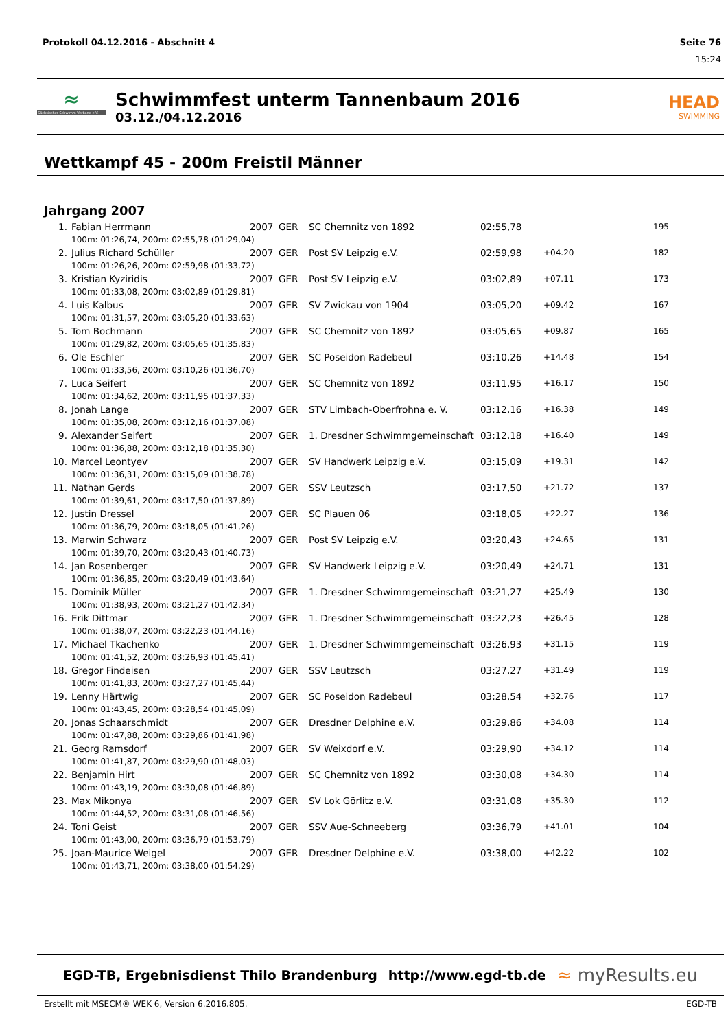Protokoll 04.12.2016 - Abschnitt 4 Seite 76
15:24
≈
Sächsischer Schwimm-Verband e.V.
Schwimmfest unterm Tannenbaum 2016
03.12./04.12.2016
HEAD
SWIMMING
Wettkampf 45 - 200m Freistil Männer
Jahrgang 2007
| 1. | Fabian Herrmann | 2007 | GER | SC Chemnitz von 1892 | 02:55,78 | | 195 |
| | 100m: 01:26,74, 200m: 02:55,78 (01:29,04) | | | | | | |
| 2. | Julius Richard Schüller | 2007 | GER | Post SV Leipzig e.V. | 02:59,98 | +04.20 | 182 |
| | 100m: 01:26,26, 200m: 02:59,98 (01:33,72) | | | | | | |
| 3. | Kristian Kyziridis | 2007 | GER | Post SV Leipzig e.V. | 03:02,89 | +07.11 | 173 |
| | 100m: 01:33,08, 200m: 03:02,89 (01:29,81) | | | | | | |
| 4. | Luis Kalbus | 2007 | GER | SV Zwickau von 1904 | 03:05,20 | +09.42 | 167 |
| | 100m: 01:31,57, 200m: 03:05,20 (01:33,63) | | | | | | |
| 5. | Tom Bochmann | 2007 | GER | SC Chemnitz von 1892 | 03:05,65 | +09.87 | 165 |
| | 100m: 01:29,82, 200m: 03:05,65 (01:35,83) | | | | | | |
| 6. | Ole Eschler | 2007 | GER | SC Poseidon Radebeul | 03:10,26 | +14.48 | 154 |
| | 100m: 01:33,56, 200m: 03:10,26 (01:36,70) | | | | | | |
| 7. | Luca Seifert | 2007 | GER | SC Chemnitz von 1892 | 03:11,95 | +16.17 | 150 |
| | 100m: 01:34,62, 200m: 03:11,95 (01:37,33) | | | | | | |
| 8. | Jonah Lange | 2007 | GER | STV Limbach-Oberfrohna e. V. | 03:12,16 | +16.38 | 149 |
| | 100m: 01:35,08, 200m: 03:12,16 (01:37,08) | | | | | | |
| 9. | Alexander Seifert | 2007 | GER | 1. Dresdner Schwimmgemeinschaft | 03:12,18 | +16.40 | 149 |
| | 100m: 01:36,88, 200m: 03:12,18 (01:35,30) | | | | | | |
| 10. | Marcel Leontyev | 2007 | GER | SV Handwerk Leipzig e.V. | 03:15,09 | +19.31 | 142 |
| | 100m: 01:36,31, 200m: 03:15,09 (01:38,78) | | | | | | |
| 11. | Nathan Gerds | 2007 | GER | SSV Leutzsch | 03:17,50 | +21.72 | 137 |
| | 100m: 01:39,61, 200m: 03:17,50 (01:37,89) | | | | | | |
| 12. | Justin Dressel | 2007 | GER | SC Plauen 06 | 03:18,05 | +22.27 | 136 |
| | 100m: 01:36,79, 200m: 03:18,05 (01:41,26) | | | | | | |
| 13. | Marwin Schwarz | 2007 | GER | Post SV Leipzig e.V. | 03:20,43 | +24.65 | 131 |
| | 100m: 01:39,70, 200m: 03:20,43 (01:40,73) | | | | | | |
| 14. | Jan Rosenberger | 2007 | GER | SV Handwerk Leipzig e.V. | 03:20,49 | +24.71 | 131 |
| | 100m: 01:36,85, 200m: 03:20,49 (01:43,64) | | | | | | |
| 15. | Dominik Müller | 2007 | GER | 1. Dresdner Schwimmgemeinschaft | 03:21,27 | +25.49 | 130 |
| | 100m: 01:38,93, 200m: 03:21,27 (01:42,34) | | | | | | |
| 16. | Erik Dittmar | 2007 | GER | 1. Dresdner Schwimmgemeinschaft | 03:22,23 | +26.45 | 128 |
| | 100m: 01:38,07, 200m: 03:22,23 (01:44,16) | | | | | | |
| 17. | Michael Tkachenko | 2007 | GER | 1. Dresdner Schwimmgemeinschaft | 03:26,93 | +31.15 | 119 |
| | 100m: 01:41,52, 200m: 03:26,93 (01:45,41) | | | | | | |
| 18. | Gregor Findeisen | 2007 | GER | SSV Leutzsch | 03:27,27 | +31.49 | 119 |
| | 100m: 01:41,83, 200m: 03:27,27 (01:45,44) | | | | | | |
| 19. | Lenny Härtwig | 2007 | GER | SC Poseidon Radebeul | 03:28,54 | +32.76 | 117 |
| | 100m: 01:43,45, 200m: 03:28,54 (01:45,09) | | | | | | |
| 20. | Jonas Schaarschmidt | 2007 | GER | Dresdner Delphine e.V. | 03:29,86 | +34.08 | 114 |
| | 100m: 01:47,88, 200m: 03:29,86 (01:41,98) | | | | | | |
| 21. | Georg Ramsdorf | 2007 | GER | SV Weixdorf e.V. | 03:29,90 | +34.12 | 114 |
| | 100m: 01:41,87, 200m: 03:29,90 (01:48,03) | | | | | | |
| 22. | Benjamin Hirt | 2007 | GER | SC Chemnitz von 1892 | 03:30,08 | +34.30 | 114 |
| | 100m: 01:43,19, 200m: 03:30,08 (01:46,89) | | | | | | |
| 23. | Max Mikonya | 2007 | GER | SV Lok Görlitz e.V. | 03:31,08 | +35.30 | 112 |
| | 100m: 01:44,52, 200m: 03:31,08 (01:46,56) | | | | | | |
| 24. | Toni Geist | 2007 | GER | SSV Aue-Schneeberg | 03:36,79 | +41.01 | 104 |
| | 100m: 01:43,00, 200m: 03:36,79 (01:53,79) | | | | | | |
| 25. | Joan-Maurice Weigel | 2007 | GER | Dresdner Delphine e.V. | 03:38,00 | +42.22 | 102 |
| | 100m: 01:43,71, 200m: 03:38,00 (01:54,29) | | | | | | |
EGD-TB, Ergebnisdienst Thilo Brandenburg http://www.egd-tb.de ≈ myResults.eu
Erstellt mit MSECM® WEK 6, Version 6.2016.805. EGD-TB